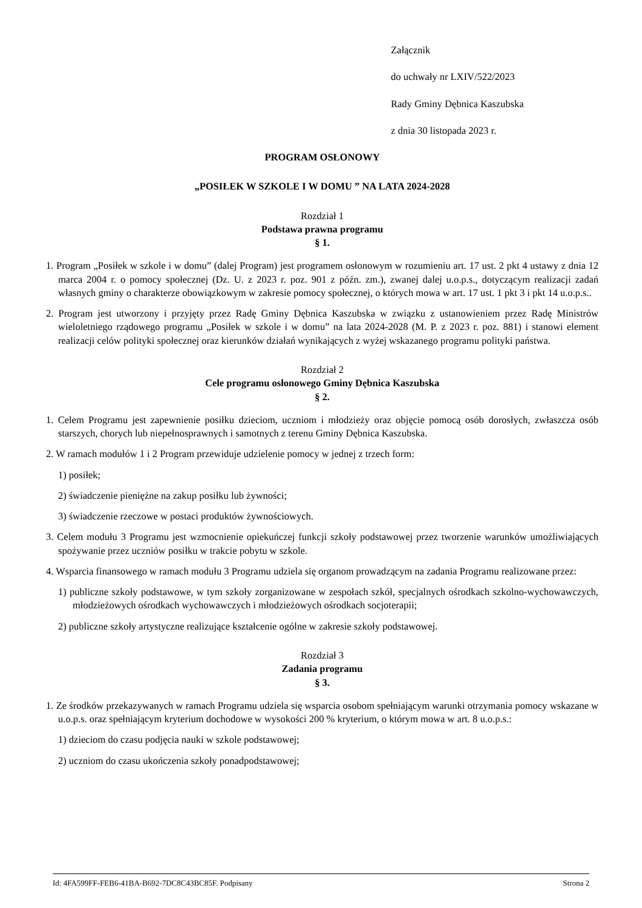Załącznik
do uchwały nr LXIV/522/2023
Rady Gminy Dębnica Kaszubska
z dnia 30 listopada 2023 r.
PROGRAM OSŁONOWY
„POSIŁEK W SZKOLE I W DOMU ” NA LATA 2024-2028
Rozdział 1
Podstawa prawna programu
§ 1.
1. Program „Posiłek w szkole i w domu” (dalej Program) jest programem osłonowym w rozumieniu art. 17 ust. 2 pkt 4 ustawy z dnia 12 marca 2004 r. o pomocy społecznej (Dz. U. z 2023 r. poz. 901 z późn. zm.), zwanej dalej u.o.p.s., dotyczącym realizacji zadań własnych gminy o charakterze obowiązkowym w zakresie pomocy społecznej, o których mowa w art. 17 ust. 1 pkt 3 i pkt 14 u.o.p.s..
2. Program jest utworzony i przyjęty przez Radę Gminy Dębnica Kaszubska w związku z ustanowieniem przez Radę Ministrów wieloletniego rządowego programu „Posiłek w szkole i w domu” na lata 2024-2028 (M. P. z 2023 r. poz. 881) i stanowi element realizacji celów polityki społecznej oraz kierunków działań wynikających z wyżej wskazanego programu polityki państwa.
Rozdział 2
Cele programu osłonowego Gminy Dębnica Kaszubska
§ 2.
1. Celem Programu jest zapewnienie posiłku dzieciom, uczniom i młodzieży oraz objęcie pomocą osób dorosłych, zwłaszcza osób starszych, chorych lub niepełnosprawnych i samotnych z terenu Gminy Dębnica Kaszubska.
2. W ramach modułów 1 i 2 Program przewiduje udzielenie pomocy w jednej z trzech form:
1) posiłek;
2) świadczenie pieniężne na zakup posiłku lub żywności;
3) świadczenie rzeczowe w postaci produktów żywnościowych.
3. Celem modułu 3 Programu jest wzmocnienie opiekuńczej funkcji szkoły podstawowej przez tworzenie warunków umożliwiających spożywanie przez uczniów posiłku w trakcie pobytu w szkole.
4. Wsparcia finansowego w ramach modułu 3 Programu udziela się organom prowadzącym na zadania Programu realizowane przez:
1) publiczne szkoły podstawowe, w tym szkoły zorganizowane w zespołach szkół, specjalnych ośrodkach szkolno-wychowawczych, młodzieżowych ośrodkach wychowawczych i młodzieżowych ośrodkach socjoterapii;
2) publiczne szkoły artystyczne realizujące kształcenie ogólne w zakresie szkoły podstawowej.
Rozdział 3
Zadania programu
§ 3.
1. Ze środków przekazywanych w ramach Programu udziela się wsparcia osobom spełniającym warunki otrzymania pomocy wskazane w u.o.p.s. oraz spełniającym kryterium dochodowe w wysokości 200 % kryterium, o którym mowa w art. 8 u.o.p.s.:
1) dzieciom do czasu podjęcia nauki w szkole podstawowej;
2) uczniom do czasu ukończenia szkoły ponadpodstawowej;
Id: 4FA599FF-FEB6-41BA-B692-7DC8C43BC85F. Podpisany Strona 2